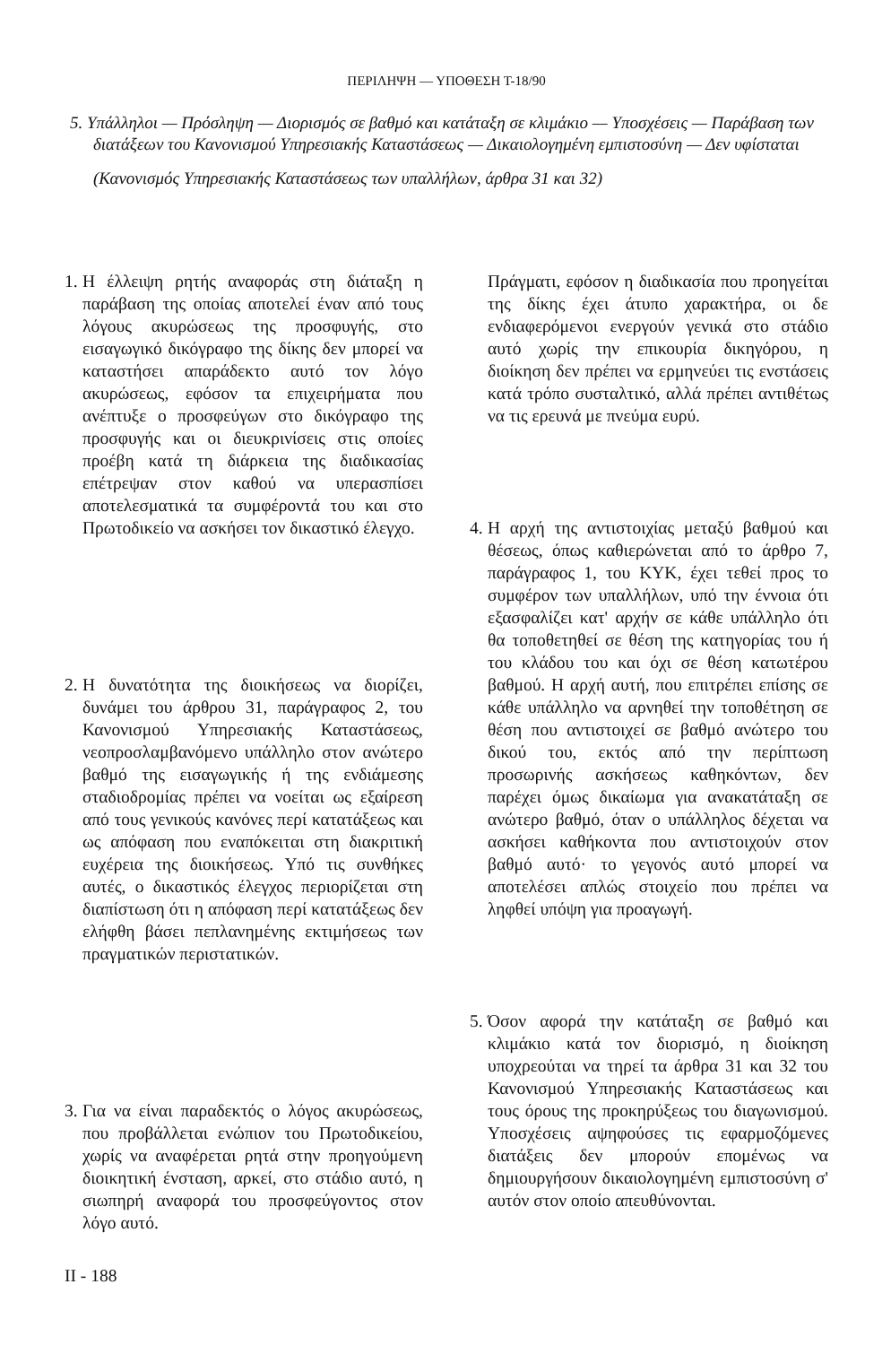ΠΕΡΙΛΗΨΗ — ΥΠΟΘΕΣΗ Τ-18/90
5. Υπάλληλοι — Πρόσληψη — Διορισμός σε βαθμό και κατάταξη σε κλιμάκιο — Υποσχέσεις — Παράβαση των διατάξεων του Κανονισμού Υπηρεσιακής Καταστάσεως — Δικαιολογημένη εμπιστοσύνη — Δεν υφίσταται
(Κανονισμός Υπηρεσιακής Καταστάσεως των υπαλλήλων, άρθρα 31 και 32)
1. Η έλλειψη ρητής αναφοράς στη διάταξη η παράβαση της οποίας αποτελεί έναν από τους λόγους ακυρώσεως της προσφυγής, στο εισαγωγικό δικόγραφο της δίκης δεν μπορεί να καταστήσει απαράδεκτο αυτό τον λόγο ακυρώσεως, εφόσον τα επιχειρήματα που ανέπτυξε ο προσφεύγων στο δικόγραφο της προσφυγής και οι διευκρινίσεις στις οποίες προέβη κατά τη διάρκεια της διαδικασίας επέτρεψαν στον καθού να υπερασπίσει αποτελεσματικά τα συμφέροντά του και στο Πρωτοδικείο να ασκήσει τον δικαστικό έλεγχο.
2. Η δυνατότητα της διοικήσεως να διορίζει, δυνάμει του άρθρου 31, παράγραφος 2, του Κανονισμού Υπηρεσιακής Καταστάσεως, νεοπροσλαμβανόμενο υπάλληλο στον ανώτερο βαθμό της εισαγωγικής ή της ενδιάμεσης σταδιοδρομίας πρέπει να νοείται ως εξαίρεση από τους γενικούς κανόνες περί κατατάξεως και ως απόφαση που εναπόκειται στη διακριτική ευχέρεια της διοικήσεως. Υπό τις συνθήκες αυτές, ο δικαστικός έλεγχος περιορίζεται στη διαπίστωση ότι η απόφαση περί κατατάξεως δεν ελήφθη βάσει πεπλανημένης εκτιμήσεως των πραγματικών περιστατικών.
3. Για να είναι παραδεκτός ο λόγος ακυρώσεως, που προβάλλεται ενώπιον του Πρωτοδικείου, χωρίς να αναφέρεται ρητά στην προηγούμενη διοικητική ένσταση, αρκεί, στο στάδιο αυτό, η σιωπηρή αναφορά του προσφεύγοντος στον λόγο αυτό.
II - 188
Πράγματι, εφόσον η διαδικασία που προηγείται της δίκης έχει άτυπο χαρακτήρα, οι δε ενδιαφερόμενοι ενεργούν γενικά στο στάδιο αυτό χωρίς την επικουρία δικηγόρου, η διοίκηση δεν πρέπει να ερμηνεύει τις ενστάσεις κατά τρόπο συσταλτικό, αλλά πρέπει αντιθέτως να τις ερευνά με πνεύμα ευρύ.
4. Η αρχή της αντιστοιχίας μεταξύ βαθμού και θέσεως, όπως καθιερώνεται από το άρθρο 7, παράγραφος 1, του ΚΥΚ, έχει τεθεί προς το συμφέρον των υπαλλήλων, υπό την έννοια ότι εξασφαλίζει κατ' αρχήν σε κάθε υπάλληλο ότι θα τοποθετηθεί σε θέση της κατηγορίας του ή του κλάδου του και όχι σε θέση κατωτέρου βαθμού. Η αρχή αυτή, που επιτρέπει επίσης σε κάθε υπάλληλο να αρνηθεί την τοποθέτηση σε θέση που αντιστοιχεί σε βαθμό ανώτερο του δικού του, εκτός από την περίπτωση προσωρινής ασκήσεως καθηκόντων, δεν παρέχει όμως δικαίωμα για ανακατάταξη σε ανώτερο βαθμό, όταν ο υπάλληλος δέχεται να ασκήσει καθήκοντα που αντιστοιχούν στον βαθμό αυτό· το γεγονός αυτό μπορεί να αποτελέσει απλώς στοιχείο που πρέπει να ληφθεί υπόψη για προαγωγή.
5. Όσον αφορά την κατάταξη σε βαθμό και κλιμάκιο κατά τον διορισμό, η διοίκηση υποχρεούται να τηρεί τα άρθρα 31 και 32 του Κανονισμού Υπηρεσιακής Καταστάσεως και τους όρους της προκηρύξεως του διαγωνισμού. Υποσχέσεις αψηφούσες τις εφαρμοζόμενες διατάξεις δεν μπορούν επομένως να δημιουργήσουν δικαιολογημένη εμπιστοσύνη σ' αυτόν στον οποίο απευθύνονται.